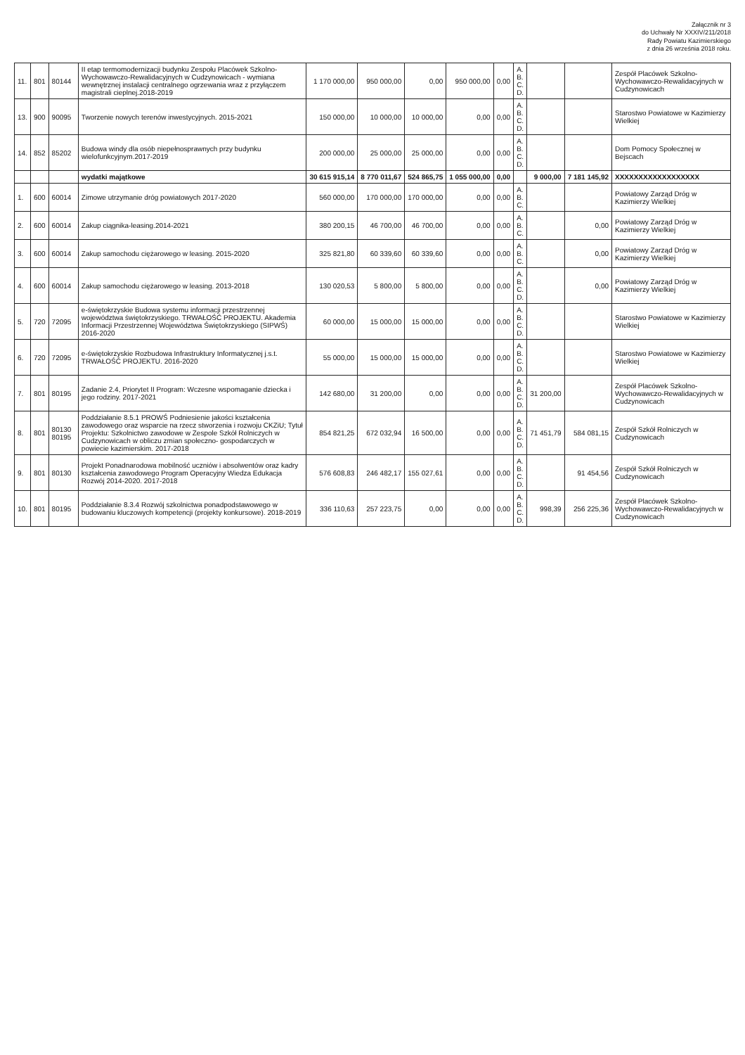Załącznik nr 3
do Uchwały Nr XXXIV/211/2018
Rady Powiatu Kazimierskiego
z dnia 26 września 2018 roku.
| 11. | 801 | 80144 | II etap termomodernizacji budynku Zespołu Placówek Szkolno-Wychowawczo-Rewalidacyjnych w Cudzynowicach - wymiana wewnętrznej instalacji centralnego ogrzewania wraz z przyłączem magistrali cieplnej.2018-2019 | 1 170 000,00 | 950 000,00 | 0,00 | 950 000,00 | 0,00 | A. B. C. D. | | | Zespół Placówek Szkolno-Wychowawczo-Rewalidacyjnych w Cudzynowicach |
| 13. | 900 | 90095 | Tworzenie nowych terenów inwestycyjnych. 2015-2021 | 150 000,00 | 10 000,00 | 10 000,00 | 0,00 | 0,00 | A. B. C. D. | | | Starostwo Powiatowe w Kazimierzy Wielkiej |
| 14. | 852 | 85202 | Budowa windy dla osób niepełnosprawnych przy budynku wielofunkcyjnym.2017-2019 | 200 000,00 | 25 000,00 | 25 000,00 | 0,00 | 0,00 | A. B. C. D. | | | Dom Pomocy Społecznej w Bejscach |
| | | | wydatki majątkowe | 30 615 915,14 | 8 770 011,67 | 524 865,75 | 1 055 000,00 | 0,00 | | 9 000,00 | 7 181 145,92 | XXXXXXXXXXXXXXXXXX |
| 1. | 600 | 60014 | Zimowe utrzymanie dróg powiatowych 2017-2020 | 560 000,00 | 170 000,00 | 170 000,00 | 0,00 | 0,00 | A. B. C. | | | Powiatowy Zarząd Dróg w Kazimierzy Wielkiej |
| 2. | 600 | 60014 | Zakup ciągnika-leasing.2014-2021 | 380 200,15 | 46 700,00 | 46 700,00 | 0,00 | 0,00 | A. B. C. | | 0,00 | Powiatowy Zarząd Dróg w Kazimierzy Wielkiej |
| 3. | 600 | 60014 | Zakup samochodu ciężarowego w leasing. 2015-2020 | 325 821,80 | 60 339,60 | 60 339,60 | 0,00 | 0,00 | A. B. C. | | 0,00 | Powiatowy Zarząd Dróg w Kazimierzy Wielkiej |
| 4. | 600 | 60014 | Zakup samochodu ciężarowego w leasing. 2013-2018 | 130 020,53 | 5 800,00 | 5 800,00 | 0,00 | 0,00 | A. B. C. D. | | 0,00 | Powiatowy Zarząd Dróg w Kazimierzy Wielkiej |
| 5. | 720 | 72095 | e-świętokrzyskie Budowa systemu informacji przestrzennej województwa świętokrzyskiego. TRWAŁOŚĆ PROJEKTU. Akademia Informacji Przestrzennej Województwa Świętokrzyskiego (SIPWŚ) 2016-2020 | 60 000,00 | 15 000,00 | 15 000,00 | 0,00 | 0,00 | A. B. C. D. | | | Starostwo Powiatowe w Kazimierzy Wielkiej |
| 6. | 720 | 72095 | e-świętokrzyskie Rozbudowa Infrastruktury Informatycznej j.s.t. TRWAŁOŚĆ PROJEKTU. 2016-2020 | 55 000,00 | 15 000,00 | 15 000,00 | 0,00 | 0,00 | A. B. C. D. | | | Starostwo Powiatowe w Kazimierzy Wielkiej |
| 7. | 801 | 80195 | Zadanie 2.4, Priorytet II Program: Wczesne wspomaganie dziecka i jego rodziny. 2017-2021 | 142 680,00 | 31 200,00 | 0,00 | 0,00 | 0,00 | A. B. C. D. | 31 200,00 | | Zespół Placówek Szkolno-Wychowawczo-Rewalidacyjnych w Cudzynowicach |
| 8. | 801 | 80130 80195 | Poddziałanie 8.5.1 PROWŚ Podniesienie jakości kształcenia zawodowego oraz wsparcie na rzecz stworzenia i rozwoju CKZiU; Tytuł Projektu: Szkolnictwo zawodowe w Zespole Szkół Rolniczych w Cudzynowicach w obliczu zmian społeczno- gospodarczych w powiecie kazimierskim. 2017-2018 | 854 821,25 | 672 032,94 | 16 500,00 | 0,00 | 0,00 | A. B. C. D. | 71 451,79 | 584 081,15 | Zespół Szkół Rolniczych w Cudzynowicach |
| 9. | 801 | 80130 | Projekt Ponadnarodowa mobilność uczniów i absolwentów oraz kadry kształcenia zawodowego Program Operacyjny Wiedza Edukacja Rozwój 2014-2020. 2017-2018 | 576 608,83 | 246 482,17 | 155 027,61 | 0,00 | 0,00 | A. B. C. D. | | 91 454,56 | Zespół Szkół Rolniczych w Cudzynowicach |
| 10. | 801 | 80195 | Poddziałanie 8.3.4 Rozwój szkolnictwa ponadpodstawowego w budowaniu kluczowych kompetencji (projekty konkursowe). 2018-2019 | 336 110,63 | 257 223,75 | 0,00 | 0,00 | 0,00 | A. B. C. D. | 998,39 | 256 225,36 | Zespół Placówek Szkolno-Wychowawczo-Rewalidacyjnych w Cudzynowicach |